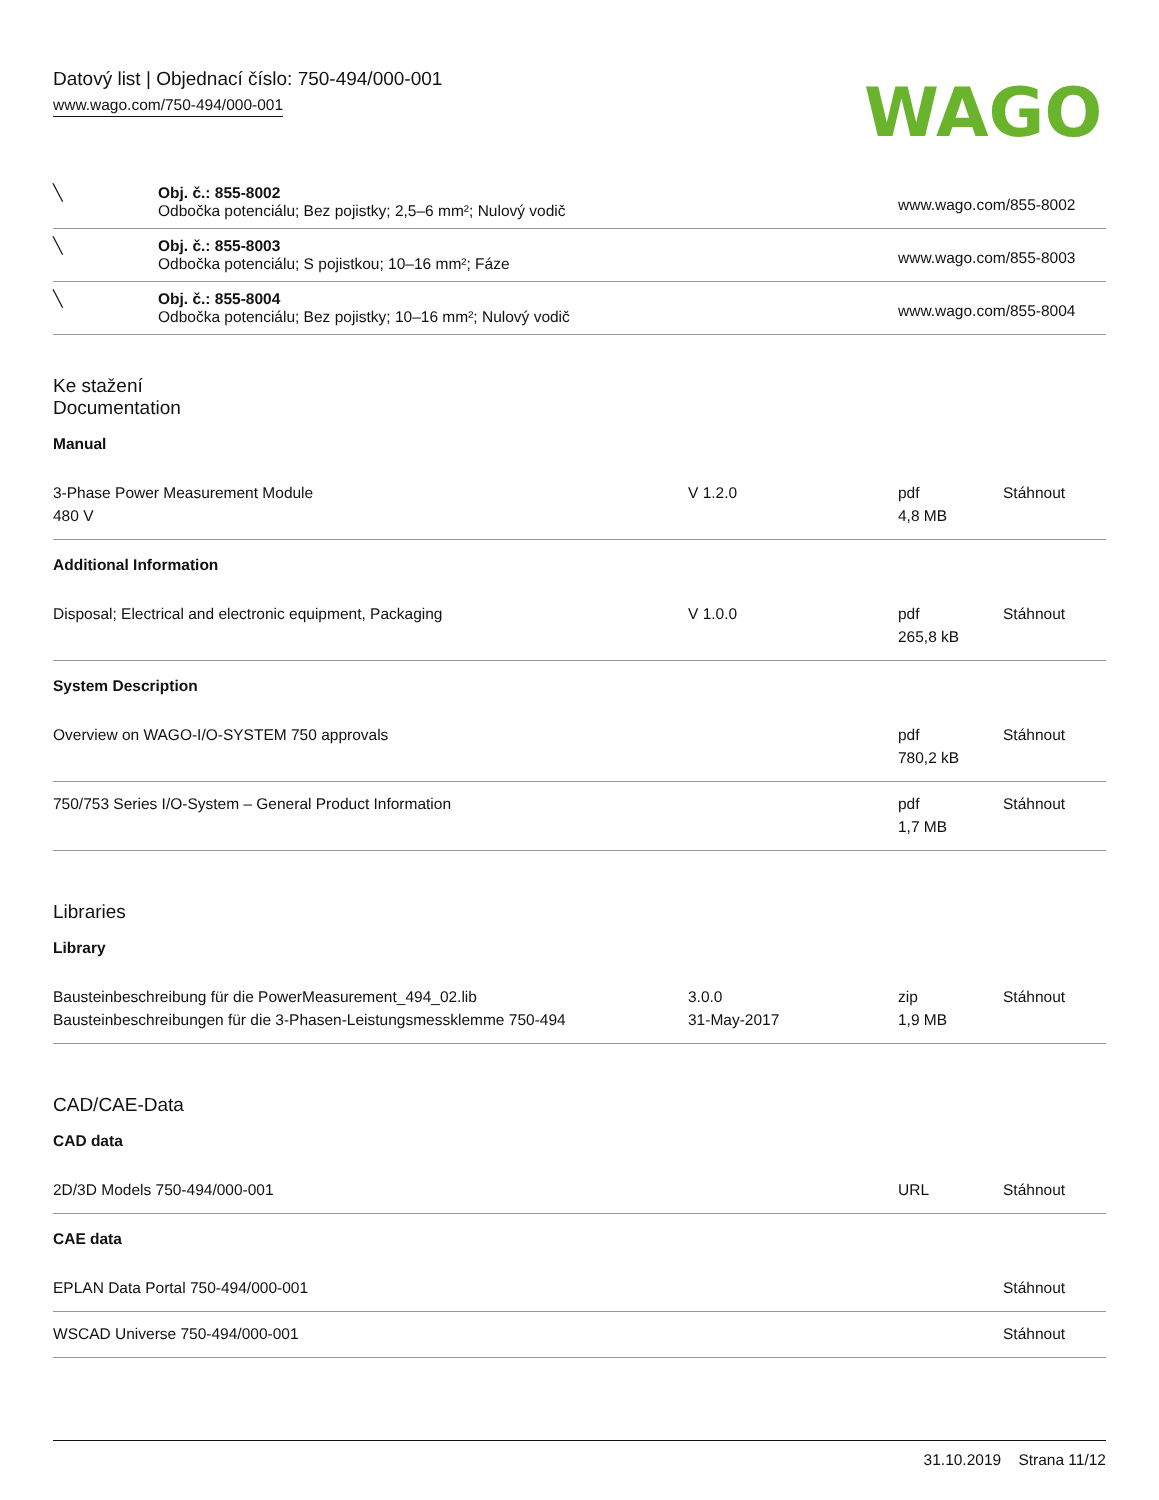Datový list | Objednací číslo: 750-494/000-001
www.wago.com/750-494/000-001
WAGO
| ╲ | Obj. č.: 855-8002 Odbočka potenciálu; Bez pojistky; 2,5–6 mm²; Nulový vodič | www.wago.com/855-8002 |
| ╲ | Obj. č.: 855-8003 Odbočka potenciálu; S pojistkou; 10–16 mm²; Fáze | www.wago.com/855-8003 |
| ╲ | Obj. č.: 855-8004 Odbočka potenciálu; Bez pojistky; 10–16 mm²; Nulový vodič | www.wago.com/855-8004 |
Ke stažení
Documentation
Manual
| 3-Phase Power Measurement Module 480 V | V 1.2.0 | pdf 4,8 MB | Stáhnout |
Additional Information
| Disposal; Electrical and electronic equipment, Packaging | V 1.0.0 | pdf 265,8 kB | Stáhnout |
System Description
| Overview on WAGO-I/O-SYSTEM 750 approvals | | pdf 780,2 kB | Stáhnout |
| 750/753 Series I/O-System – General Product Information | | pdf 1,7 MB | Stáhnout |
Libraries
Library
| Bausteinbeschreibung für die PowerMeasurement_494_02.lib Bausteinbeschreibungen für die 3-Phasen-Leistungsmessklemme 750-494 | 3.0.0 31-May-2017 | zip 1,9 MB | Stáhnout |
CAD/CAE-Data
CAD data
| 2D/3D Models 750-494/000-001 | URL | Stáhnout |
CAE data
| EPLAN Data Portal 750-494/000-001 | Stáhnout |
| WSCAD Universe 750-494/000-001 | Stáhnout |
31.10.2019 Strana 11/12